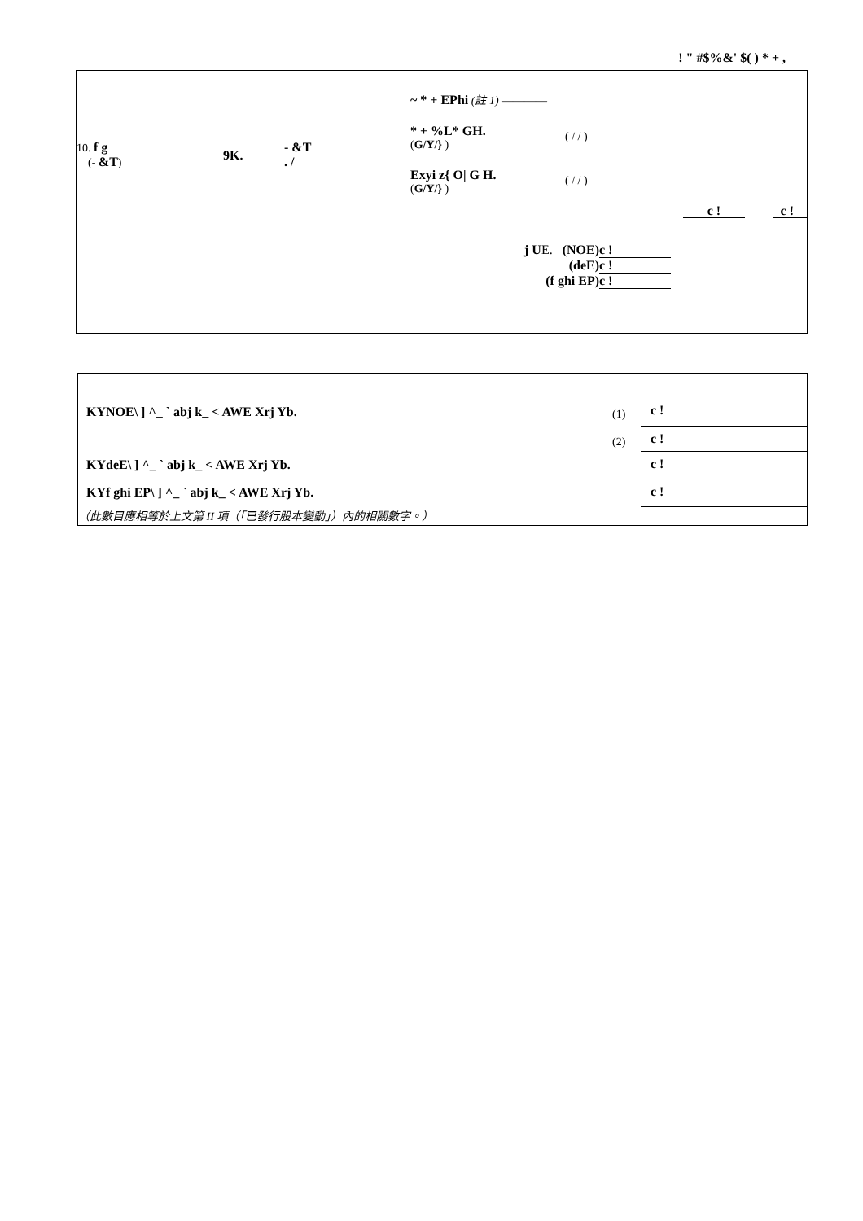! " #$%&' $( ) * + ,
10. f g
(- &T)
9K.
- &T
. /
~ * + EPhi (註 1) ————
* + %L* GH.
(G/Y/} )
( / / )
Exyi z{ O| G H.
(G/Y/} )
( / / )
c ! c !
| j U E. (NOE) | c ! |
| (deE) | c ! |
| (f ghi EP) | c ! |
| KYNOE\ ] ^_ ` abj k_ < AWE Xrj Yb. | (1) | c ! |
| | (2) | c ! |
| KYdeE\ ] ^_ ` abj k_ < AWE Xrj Yb. | | c ! |
| KYf ghi EP\ ] ^_ ` abj k_ < AWE Xrj Yb. | | c ! |
| （此數目應相等於上文第 II 項（「已發行股本變動」）內的相關數字。） | | |